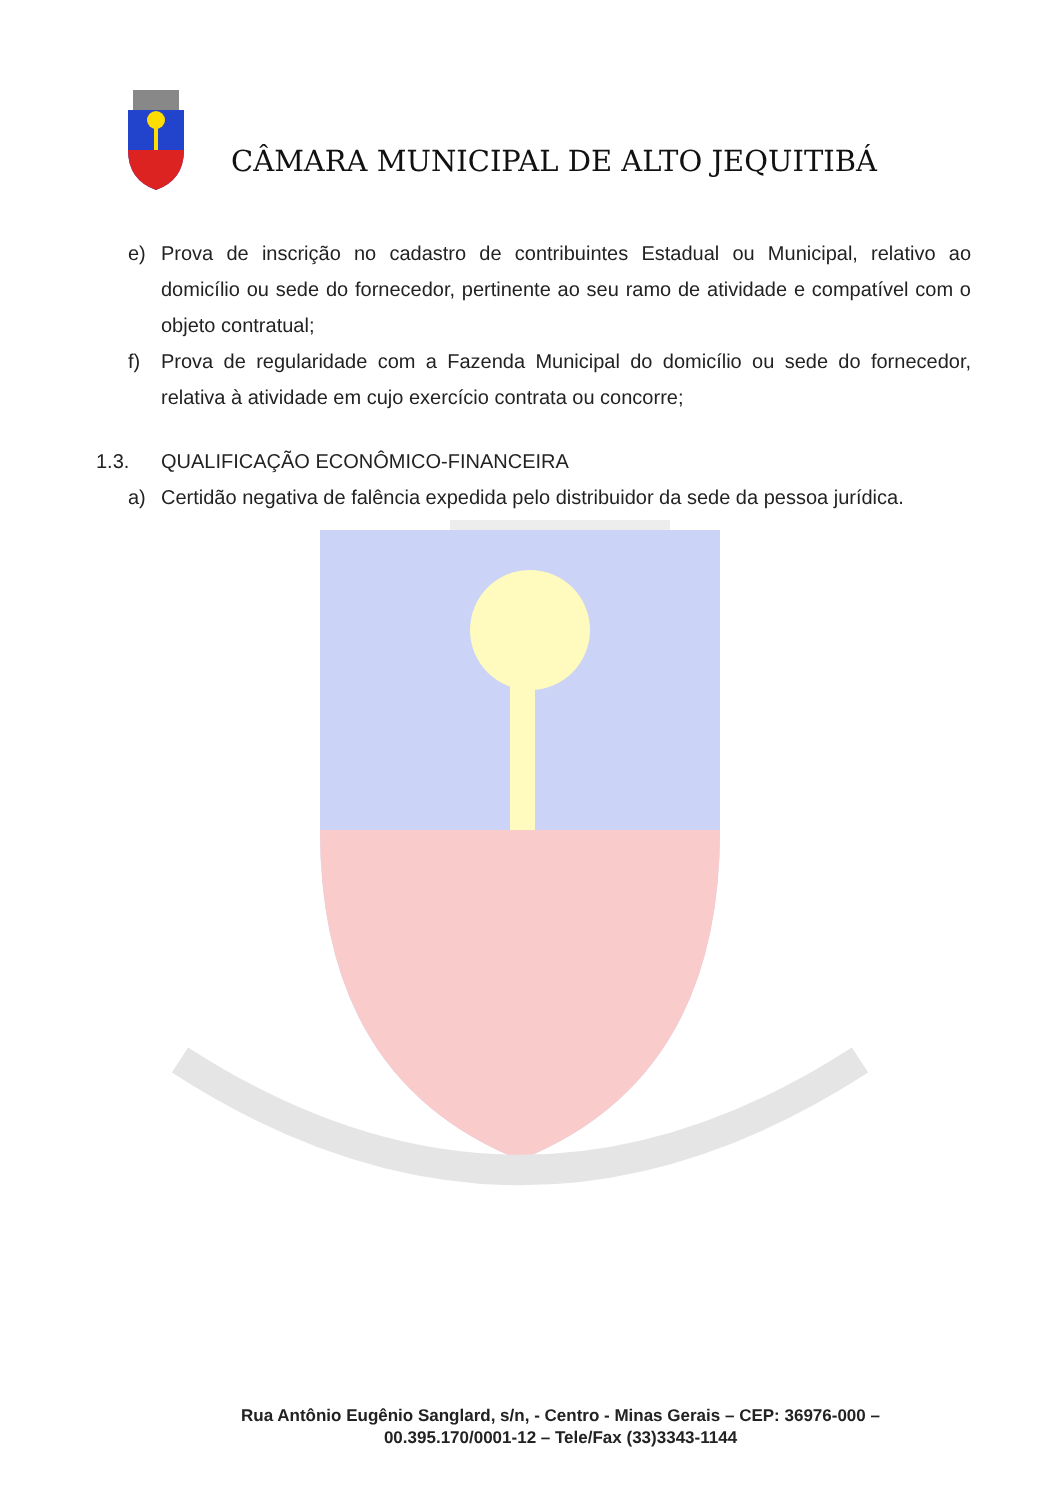CÂMARA MUNICIPAL DE ALTO JEQUITIBÁ
e) Prova de inscrição no cadastro de contribuintes Estadual ou Municipal, relativo ao domicílio ou sede do fornecedor, pertinente ao seu ramo de atividade e compatível com o objeto contratual;
f) Prova de regularidade com a Fazenda Municipal do domicílio ou sede do fornecedor, relativa à atividade em cujo exercício contrata ou concorre;
1.3. QUALIFICAÇÃO ECONÔMICO-FINANCEIRA
a) Certidão negativa de falência expedida pelo distribuidor da sede da pessoa jurídica.
Rua Antônio Eugênio Sanglard, s/n, - Centro - Minas Gerais – CEP: 36976-000 –
00.395.170/0001-12 – Tele/Fax (33)3343-1144